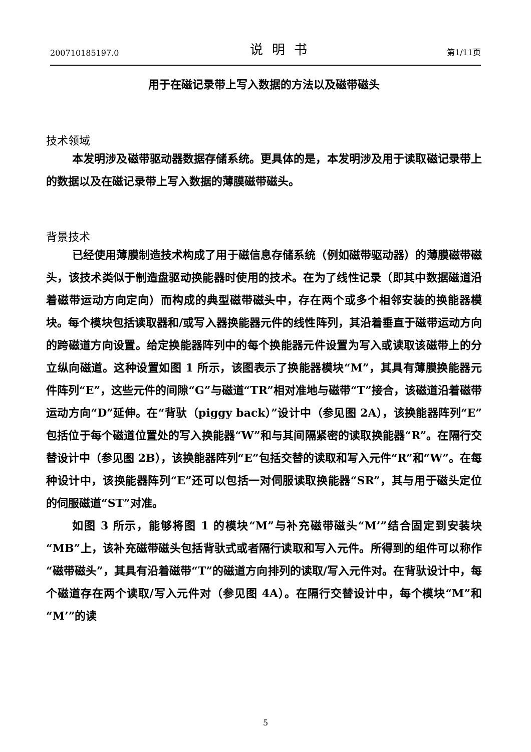200710185197.0 说明书 第1/11页
用于在磁记录带上写入数据的方法以及磁带磁头
技术领域
本发明涉及磁带驱动器数据存储系统。更具体的是，本发明涉及用于读取磁记录带上的数据以及在磁记录带上写入数据的薄膜磁带磁头。
背景技术
已经使用薄膜制造技术构成了用于磁信息存储系统（例如磁带驱动器）的薄膜磁带磁头，该技术类似于制造盘驱动换能器时使用的技术。在为了线性记录（即其中数据磁道沿着磁带运动方向定向）而构成的典型磁带磁头中，存在两个或多个相邻安装的换能器模块。每个模块包括读取器和/或写入器换能器元件的线性阵列，其沿着垂直于磁带运动方向的跨磁道方向设置。给定换能器阵列中的每个换能器元件设置为写入或读取该磁带上的分立纵向磁道。这种设置如图 1 所示，该图表示了换能器模块“M”，其具有薄膜换能器元件阵列“E”，这些元件的间隙“G”与磁道“TR”相对准地与磁带“T”接合，该磁道沿着磁带运动方向“D”延伸。在“背驮（piggy back）”设计中（参见图 2A），该换能器阵列“E”包括位于每个磁道位置处的写入换能器“W”和与其间隔紧密的读取换能器“R”。在隔行交替设计中（参见图 2B），该换能器阵列“E”包括交替的读取和写入元件“R”和“W”。在每种设计中，该换能器阵列“E”还可以包括一对伺服读取换能器“SR”，其与用于磁头定位的伺服磁道“ST”对准。
如图 3 所示，能够将图 1 的模块“M”与补充磁带磁头“M’”结合固定到安装块“MB”上，该补充磁带磁头包括背驮式或者隔行读取和写入元件。所得到的组件可以称作“磁带磁头”，其具有沿着磁带“T”的磁道方向排列的读取/写入元件对。在背驮设计中，每个磁道存在两个读取/写入元件对（参见图 4A）。在隔行交替设计中，每个模块“M”和“M’”的读
5